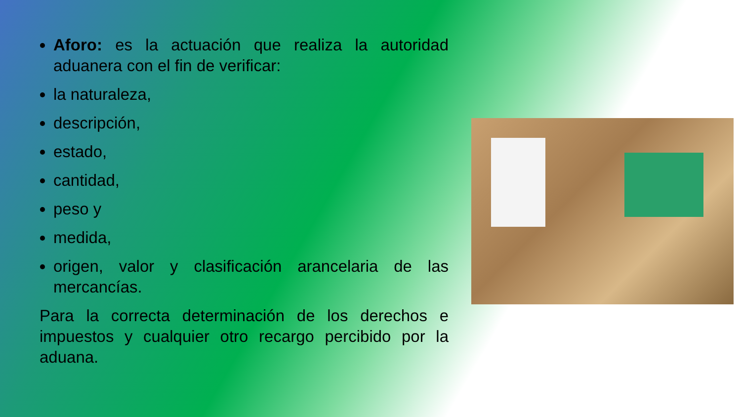Aforo: es la actuación que realiza la autoridad aduanera con el fin de verificar:
la naturaleza,
descripción,
estado,
cantidad,
peso y
medida,
origen, valor y clasificación arancelaria de las mercancías.
Para la correcta determinación de los derechos e impuestos y cualquier otro recargo percibido por la aduana.